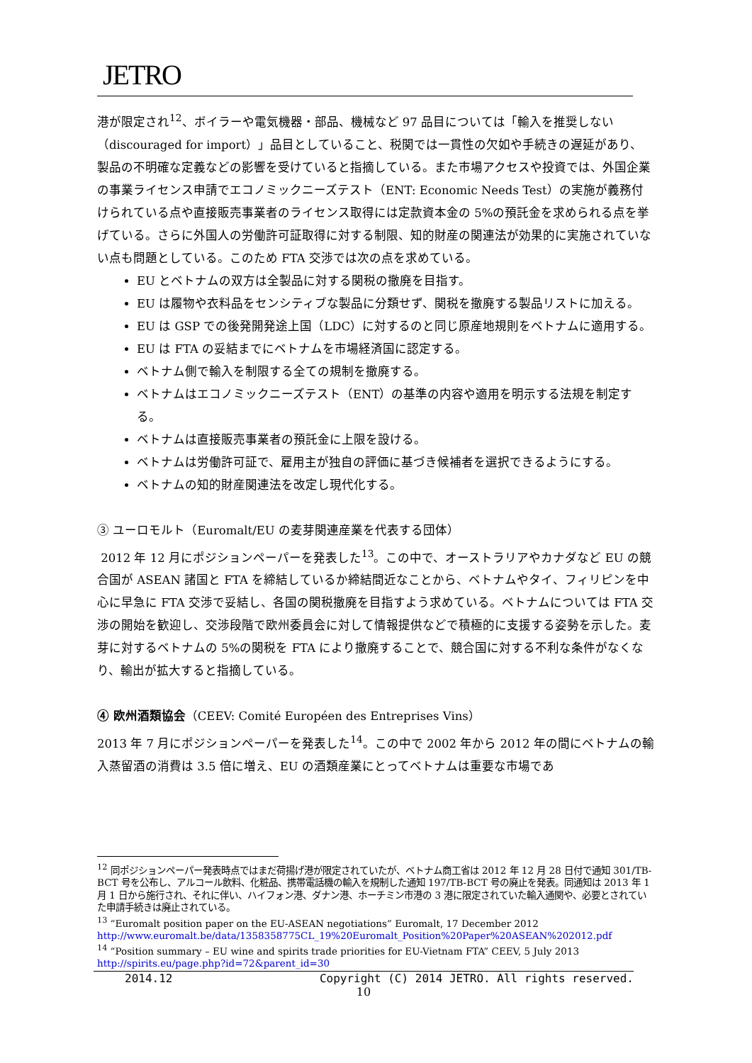JETRO
港が限定され<sup>12</sup>、ボイラーや電気機器・部品、機械など 97 品目については「輸入を推奨しない（discouraged for import）」品目としていること、税関では一貫性の欠如や手続きの遅延があり、製品の不明確な定義などの影響を受けていると指摘している。また市場アクセスや投資では、外国企業の事業ライセンス申請でエコノミックニーズテスト（ENT: Economic Needs Test）の実施が義務付けられている点や直接販売事業者のライセンス取得には定款資本金の 5%の預託金を求められる点を挙げている。さらに外国人の労働許可証取得に対する制限、知的財産の関連法が効果的に実施されていない点も問題としている。このため FTA 交渉では次の点を求めている。
EU とベトナムの双方は全製品に対する関税の撤廃を目指す。
EU は履物や衣料品をセンシティブな製品に分類せず、関税を撤廃する製品リストに加える。
EU は GSP での後発開発途上国（LDC）に対するのと同じ原産地規則をベトナムに適用する。
EU は FTA の妥結までにベトナムを市場経済国に認定する。
ベトナム側で輸入を制限する全ての規制を撤廃する。
ベトナムはエコノミックニーズテスト（ENT）の基準の内容や適用を明示する法規を制定する。
ベトナムは直接販売事業者の預託金に上限を設ける。
ベトナムは労働許可証で、雇用主が独自の評価に基づき候補者を選択できるようにする。
ベトナムの知的財産関連法を改定し現代化する。
③ ユーロモルト（Euromalt/EU の麦芽関連産業を代表する団体）
2012 年 12 月にポジションペーパーを発表した<sup>13</sup>。この中で、オーストラリアやカナダなど EU の競合国が ASEAN 諸国と FTA を締結しているか締結間近なことから、ベトナムやタイ、フィリピンを中心に早急に FTA 交渉で妥結し、各国の関税撤廃を目指すよう求めている。ベトナムについては FTA 交渉の開始を歓迎し、交渉段階で欧州委員会に対して情報提供などで積極的に支援する姿勢を示した。麦芽に対するベトナムの 5%の関税を FTA により撤廃することで、競合国に対する不利な条件がなくなり、輸出が拡大すると指摘している。
④ 欧州酒類協会（CEEV: Comité Européen des Entreprises Vins）
2013 年 7 月にポジションペーパーを発表した<sup>14</sup>。この中で 2002 年から 2012 年の間にベトナムの輸入蒸留酒の消費は 3.5 倍に増え、EU の酒類産業にとってベトナムは重要な市場であ
<sup>12</sup> 同ポジションペーパー発表時点ではまだ荷揚げ港が限定されていたが、ベトナム商工省は 2012 年 12 月 28 日付で通知 301/TB-BCT 号を公布し、アルコール飲料、化粧品、携帯電話機の輸入を規制した通知 197/TB-BCT 号の廃止を発表。同通知は 2013 年 1 月 1 日から施行され、それに伴い、ハイフォン港、ダナン港、ホーチミン市港の 3 港に限定されていた輸入通関や、必要とされていた申請手続きは廃止されている。
<sup>13</sup> “Euromalt position paper on the EU-ASEAN negotiations” Euromalt, 17 December 2012
http://www.euromalt.be/data/1358358775CL_19%20Euromalt_Position%20Paper%20ASEAN%202012.pdf
<sup>14</sup> “Position summary – EU wine and spirits trade priorities for EU-Vietnam FTA” CEEV, 5 July 2013
http://spirits.eu/page.php?id=72&parent_id=30
2014.12 Copyright (C) 2014 JETRO. All rights reserved.
10